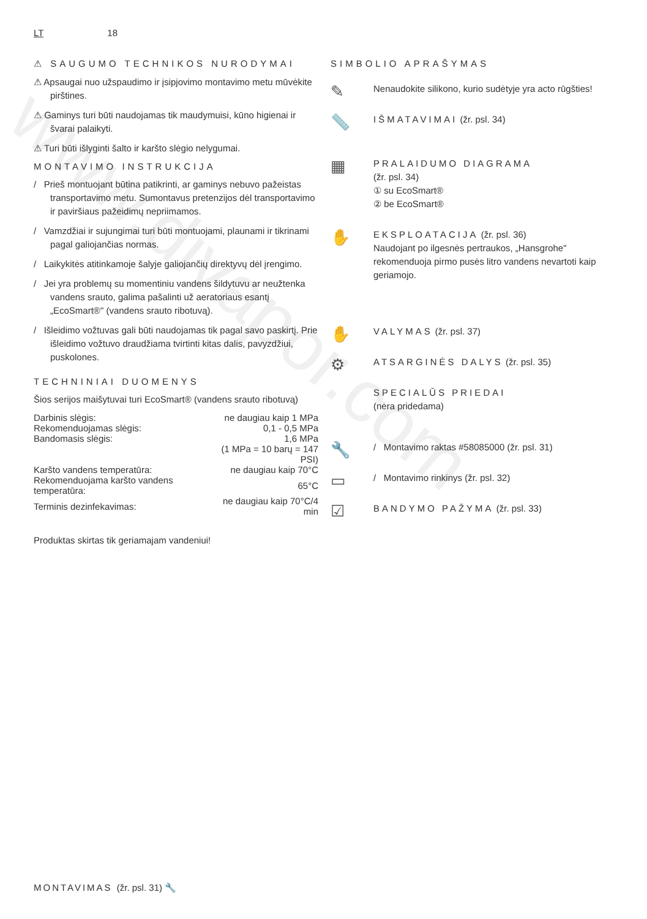www.divapor.com
LT 18
⚠ SAUGUMO TECHNIKOS NURODY­MAI
⚠ Apsaugai nuo užspaudimo ir įsipjovimo montavimo metu mūvėkite pirštines.
⚠ Gaminys turi būti naudojamas tik maudymuisi, kūno higienai ir švarai palaikyti.
⚠ Turi būti išlyginti šalto ir karšto slėgio nelygumai.
MONTAVIMO INSTRUKCIJA
/ Prieš montuojant būtina patikrinti, ar gaminys nebuvo pažeistas transportavimo metu. Sumontavus pretenzijos dėl transportavimo ir paviršiaus pažeidimų nepriimamos.
/ Vamzdžiai ir sujungimai turi būti montuojami, plaunami ir tikrinami pagal galiojančias normas.
/ Laikykitės atitinkamoje šalyje galiojančių direktyvų dėl įrengimo.
/ Jei yra problemų su momentiniu vandens šildytuvu ar neužtenka vandens srauto, galima pašalinti už aeratoriaus esantį „EcoSmart®" (vandens srauto ribotuvą).
/ Išleidimo vožtuvas gali būti naudojamas tik pagal savo paskirtį. Prie išleidimo vožtuvo draudžiama tvirtinti kitas dalis, pavyzdžiui, puskolones.
TECHNINIAI DUOMENYS
Šios serijos maišytuvai turi EcoSmart® (vandens srauto ribotuvą)
| Darbinis slėgis: | ne daugiau kaip 1 MPa |
| Rekomenduojamas slėgis: | 0,1 - 0,5 MPa |
| Bandomasis slėgis: | 1,6 MPa |
| | (1 MPa = 10 barų = 147 PSI) |
| Karšto vandens temperatūra: | ne daugiau kaip 70°C |
| Rekomenduojama karšto vandens temperatūra: | 65°C |
| Terminis dezinfekavimas: | ne daugiau kaip 70°C/4 min |
Produktas skirtas tik geriamajam vandeniui!
SIMBOLIO APRAŠYMAS
✎
Nenaudokite silikono, kurio sudėtyje yra acto rūgšties!
📏
IŠMATAVIMAI (žr. psl. 34)
▦
PRALAIDUMO DIAGRAMA
(žr. psl. 34)
① su EcoSmart®
② be EcoSmart®
✋
EKSPLOATACIJA (žr. psl. 36)
Naudojant po ilgesnės pertraukos, „Hansgrohe" rekomenduoja pirmo pusės litro vandens nevartoti kaip geriamojo.
✋
VALYMAS (žr. psl. 37)
⚙
ATSARGINĖS DALYS (žr. psl. 35)
SPECIALŪS PRIEDAI
(nėra pridedama)
🔧
/ Montavimo raktas #58085000 (žr. psl. 31)
▭
/ Montavimo rinkinys (žr. psl. 32)
☑
BANDYMO PAŽYMA (žr. psl. 33)
MONTAVIMAS (žr. psl. 31) 🔧